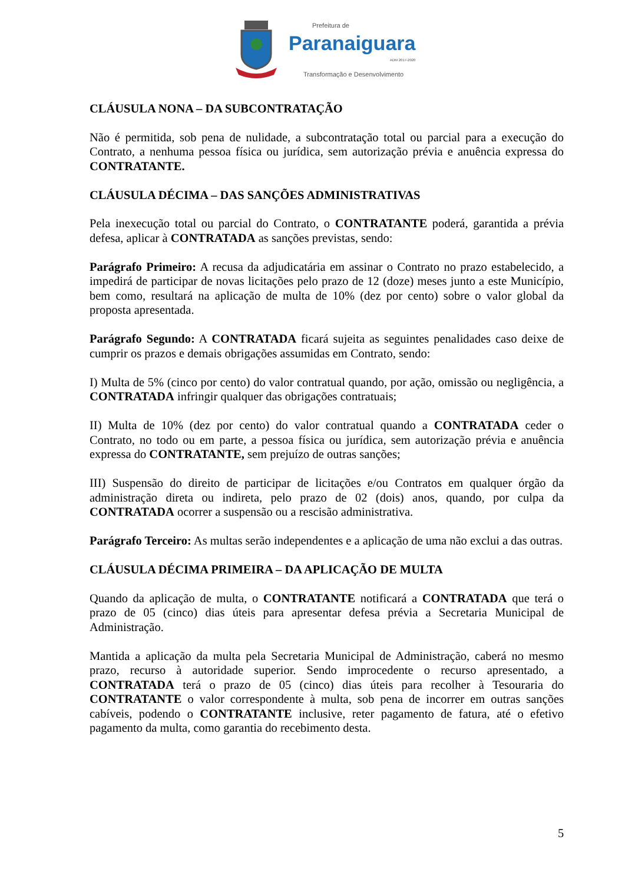Prefeitura de
Paranaiguara
ADM 2017-2020
Transformação e Desenvolvimento
CLÁUSULA NONA – DA SUBCONTRATAÇÃO
Não é permitida, sob pena de nulidade, a subcontratação total ou parcial para a execução do Contrato, a nenhuma pessoa física ou jurídica, sem autorização prévia e anuência expressa do CONTRATANTE.
CLÁUSULA DÉCIMA – DAS SANÇÕES ADMINISTRATIVAS
Pela inexecução total ou parcial do Contrato, o CONTRATANTE poderá, garantida a prévia defesa, aplicar à CONTRATADA as sanções previstas, sendo:
Parágrafo Primeiro: A recusa da adjudicatária em assinar o Contrato no prazo estabelecido, a impedirá de participar de novas licitações pelo prazo de 12 (doze) meses junto a este Município, bem como, resultará na aplicação de multa de 10% (dez por cento) sobre o valor global da proposta apresentada.
Parágrafo Segundo: A CONTRATADA ficará sujeita as seguintes penalidades caso deixe de cumprir os prazos e demais obrigações assumidas em Contrato, sendo:
I) Multa de 5% (cinco por cento) do valor contratual quando, por ação, omissão ou negligência, a CONTRATADA infringir qualquer das obrigações contratuais;
II) Multa de 10% (dez por cento) do valor contratual quando a CONTRATADA ceder o Contrato, no todo ou em parte, a pessoa física ou jurídica, sem autorização prévia e anuência expressa do CONTRATANTE, sem prejuízo de outras sanções;
III) Suspensão do direito de participar de licitações e/ou Contratos em qualquer órgão da administração direta ou indireta, pelo prazo de 02 (dois) anos, quando, por culpa da CONTRATADA ocorrer a suspensão ou a rescisão administrativa.
Parágrafo Terceiro: As multas serão independentes e a aplicação de uma não exclui a das outras.
CLÁUSULA DÉCIMA PRIMEIRA – DA APLICAÇÃO DE MULTA
Quando da aplicação de multa, o CONTRATANTE notificará a CONTRATADA que terá o prazo de 05 (cinco) dias úteis para apresentar defesa prévia a Secretaria Municipal de Administração.
Mantida a aplicação da multa pela Secretaria Municipal de Administração, caberá no mesmo prazo, recurso à autoridade superior. Sendo improcedente o recurso apresentado, a CONTRATADA terá o prazo de 05 (cinco) dias úteis para recolher à Tesouraria do CONTRATANTE o valor correspondente à multa, sob pena de incorrer em outras sanções cabíveis, podendo o CONTRATANTE inclusive, reter pagamento de fatura, até o efetivo pagamento da multa, como garantia do recebimento desta.
5